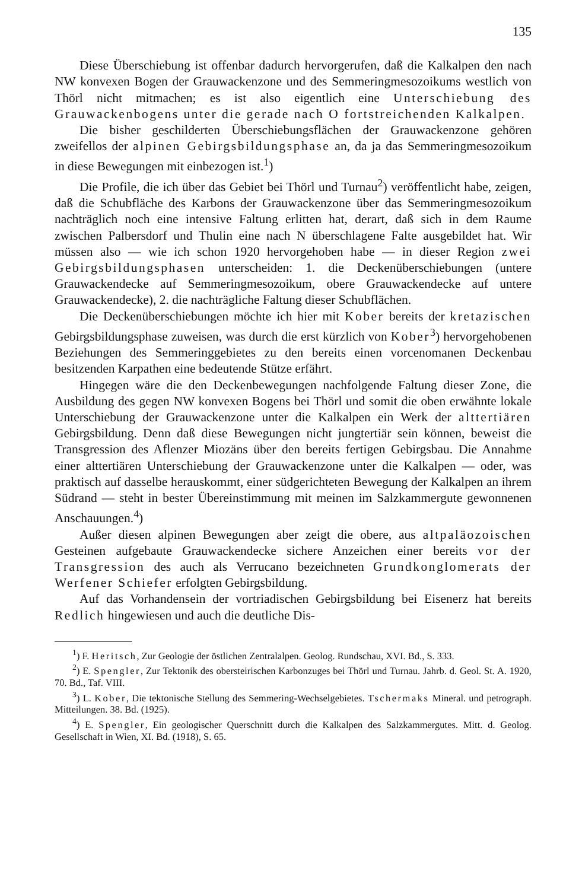135
Diese Überschiebung ist offenbar dadurch hervorgerufen, daß die Kalkalpen den nach NW konvexen Bogen der Grauwackenzone und des Semmeringmesozoikums westlich von Thörl nicht mitmachen; es ist also eigentlich eine Unterschiebung des Grauwackenbogens unter die gerade nach O fortstreichenden Kalkalpen.
Die bisher geschilderten Überschiebungsflächen der Grauwackenzone gehören zweifellos der alpinen Gebirgsbildungsphase an, da ja das Semmeringmesozoikum in diese Bewegungen mit einbezogen ist.<sup>1</sup>)
Die Profile, die ich über das Gebiet bei Thörl und Turnau<sup>2</sup>) veröffentlicht habe, zeigen, daß die Schubfläche des Karbons der Grauwackenzone über das Semmeringmesozoikum nachträglich noch eine intensive Faltung erlitten hat, derart, daß sich in dem Raume zwischen Palbersdorf und Thulin eine nach N überschlagene Falte ausgebildet hat. Wir müssen also — wie ich schon 1920 hervorgehoben habe — in dieser Region zwei Gebirgsbildungsphasen unterscheiden: 1. die Deckenüberschiebungen (untere Grauwackendecke auf Semmeringmesozoikum, obere Grauwackendecke auf untere Grauwackendecke), 2. die nachträgliche Faltung dieser Schubflächen.
Die Deckenüberschiebungen möchte ich hier mit Kober bereits der kretazischen Gebirgsbildungsphase zuweisen, was durch die erst kürzlich von Kober<sup>3</sup>) hervorgehobenen Beziehungen des Semmeringgebietes zu den bereits einen vorcenomanen Deckenbau besitzenden Karpathen eine bedeutende Stütze erfährt.
Hingegen wäre die den Deckenbewegungen nachfolgende Faltung dieser Zone, die Ausbildung des gegen NW konvexen Bogens bei Thörl und somit die oben erwähnte lokale Unterschiebung der Grauwackenzone unter die Kalkalpen ein Werk der alttertiären Gebirgsbildung. Denn daß diese Bewegungen nicht jungtertiär sein können, beweist die Transgression des Aflenzer Miozäns über den bereits fertigen Gebirgsbau. Die Annahme einer alttertiären Unterschiebung der Grauwackenzone unter die Kalkalpen — oder, was praktisch auf dasselbe herauskommt, einer südgerichteten Bewegung der Kalkalpen an ihrem Südrand — steht in bester Übereinstimmung mit meinen im Salzkammergute gewonnenen Anschauungen.<sup>4</sup>)
Außer diesen alpinen Bewegungen aber zeigt die obere, aus altpaläozoischen Gesteinen aufgebaute Grauwackendecke sichere Anzeichen einer bereits vor der Transgression des auch als Verrucano bezeichneten Grundkonglomerats der Werfener Schiefer erfolgten Gebirgsbildung.
Auf das Vorhandensein der vortriadischen Gebirgsbildung bei Eisenerz hat bereits Redlich hingewiesen und auch die deutliche Dis-
<sup>1</sup>) F. Heritsch, Zur Geologie der östlichen Zentralalpen. Geolog. Rundschau, XVI. Bd., S. 333.
<sup>2</sup>) E. Spengler, Zur Tektonik des obersteirischen Karbonzuges bei Thörl und Turnau. Jahrb. d. Geol. St. A. 1920, 70. Bd., Taf. VIII.
<sup>3</sup>) L. Kober, Die tektonische Stellung des Semmering-Wechselgebietes. Tschermaks Mineral. und petrograph. Mitteilungen. 38. Bd. (1925).
<sup>4</sup>) E. Spengler, Ein geologischer Querschnitt durch die Kalkalpen des Salzkammergutes. Mitt. d. Geolog. Gesellschaft in Wien, XI. Bd. (1918), S. 65.